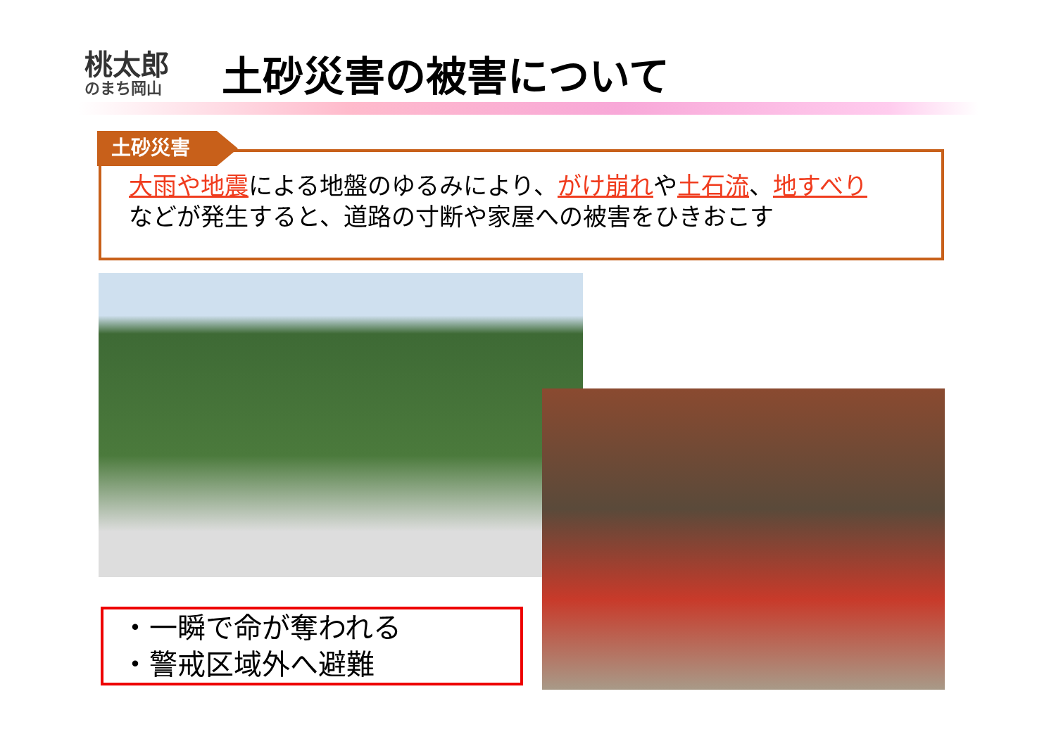桃太郎
のまち岡山
土砂災害の被害について
土砂災害
大雨や地震による地盤のゆるみにより、がけ崩れや土石流、地すべり
などが発生すると、道路の寸断や家屋への被害をひきおこす
・一瞬で命が奪われる
・警戒区域外へ避難